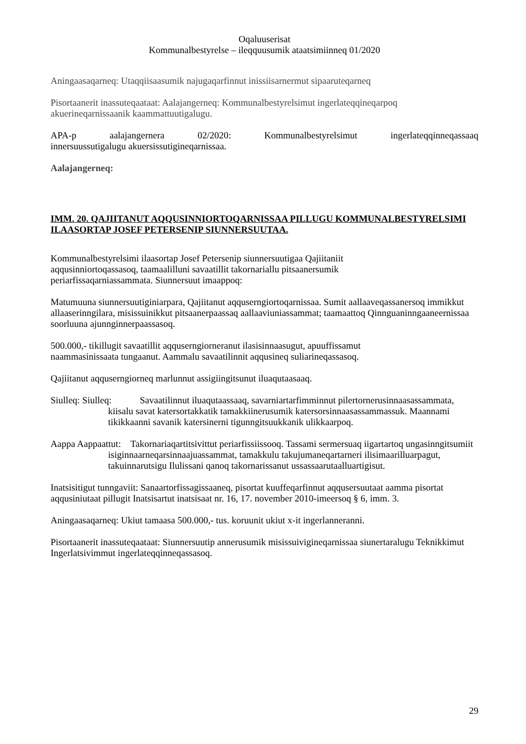Oqaluuserisat
Kommunalbestyrelse – ileqquusumik ataatsimiinneq 01/2020
Aningaasaqarneq: Utaqqiisaasumik najugaqarfinnut inissiisarnermut sipaaruteqarneq
Pisortaanerit inassuteqaataat: Aalajangerneq: Kommunalbestyrelsimut ingerlateqqineqarpoq akuerineqarnissaanik kaammattuutigalugu.
APA-p aalajangernera 02/2020: Kommunalbestyrelsimut ingerlateqqinneqassaaq
innersuussutigalugu akuersissutigineqarnissaa.
Aalajangerneq:
IMM. 20. QAJIITANUT AQQUSINNIORTOQARNISSAA PILLUGU KOMMUNALBESTYRELSIMI ILAASORTAP JOSEF PETERSENIP SIUNNERSUUTAA.
Kommunalbestyrelsimi ilaasortap Josef Petersenip siunnersuutigaa Qajiitaniit
aqqusinniortoqassasoq, taamaalilluni savaatillit takornariallu pitsaanersumik
periarfissaqarniassammata. Siunnersuut imaappoq:
Matumuuna siunnersuutiginiarpara, Qajiitanut aqquserngiortoqarnissaa. Sumit aallaaveqassanersoq immikkut allaaserinngilara, misissuinikkut pitsaanerpaassaq aallaaviuniassammat; taamaattoq Qinnguaninngaaneernissaa soorluuna ajunnginnerpaassasoq.
500.000,- tikillugit savaatillit aqquserngiorneranut ilasisinnaasugut, apuuffissamut
naammasinissaata tungaanut. Aammalu savaatilinnit aqqusineq suliarineqassasoq.
Qajiitanut aqquserngiorneq marlunnut assigiingitsunut iluaqutaasaaq.
Siulleq: Siulleq: Savaatilinnut iluaqutaassaaq, savarniartarfimminnut pilertornerusinnaasassammata, kiisalu savat katersortakkatik tamakkiinerusumik katersorsinnaasassammassuk. Maannami tikikkaanni savanik katersinerni tigunngitsuukkanik ulikkaarpoq.
Aappa Aappaattut: Takornariaqartitsivittut periarfissiissooq. Tassami sermersuaq iigartartoq ungasinngitsumiit isiginnaarneqarsinnaajuassammat, tamakkulu takujumaneqartarneri ilisimaarilluarpagut, takuinnarutsigu Ilulissani qanoq takornarissanut ussassaarutaalluartigisut.
Inatsisitigut tunngaviit: Sanaartorfissagissaaneq, pisortat kuuffeqarfinnut aqqusersuutaat aamma pisortat aqqusiniutaat pillugit Inatsisartut inatsisaat nr. 16, 17. november 2010-imeersoq § 6, imm. 3.
Aningaasaqarneq: Ukiut tamaasa 500.000,- tus. koruunit ukiut x-it ingerlanneranni.
Pisortaanerit inassuteqaataat: Siunnersuutip annerusumik misissuivigineqarnissaa siunertaralugu Teknikkimut Ingerlatsivimmut ingerlateqqinneqassasoq.
29